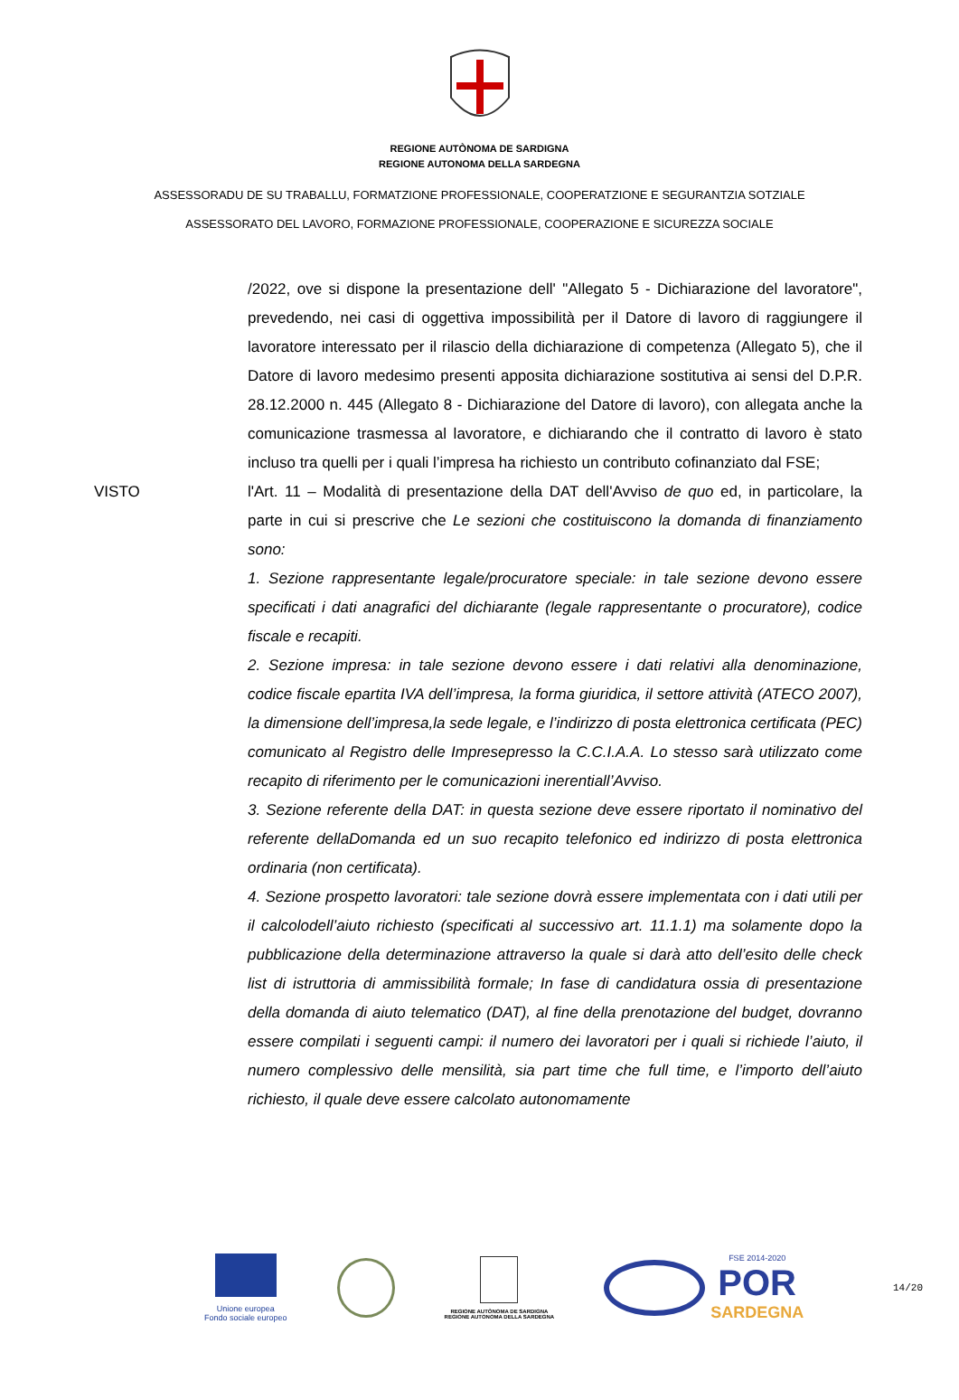REGIONE AUTÒNOMA DE SARDIGNA
REGIONE AUTONOMA DELLA SARDEGNA
ASSESSORADU DE SU TRABALLU, FORMATZIONE PROFESSIONALE, COOPERATZIONE E SEGURANTZIA SOTZIALE
ASSESSORATO DEL LAVORO, FORMAZIONE PROFESSIONALE, COOPERAZIONE E SICUREZZA SOCIALE
/2022, ove si dispone la presentazione dell' "Allegato 5 - Dichiarazione del lavoratore", prevedendo, nei casi di oggettiva impossibilità per il Datore di lavoro di raggiungere il lavoratore interessato per il rilascio della dichiarazione di competenza (Allegato 5), che il Datore di lavoro medesimo presenti apposita dichiarazione sostitutiva ai sensi del D.P.R. 28.12.2000 n. 445 (Allegato 8 - Dichiarazione del Datore di lavoro), con allegata anche la comunicazione trasmessa al lavoratore, e dichiarando che il contratto di lavoro è stato incluso tra quelli per i quali l’impresa ha richiesto un contributo cofinanziato dal FSE;
VISTO l'Art. 11 – Modalità di presentazione della DAT dell'Avviso de quo ed, in particolare, la parte in cui si prescrive che Le sezioni che costituiscono la domanda di finanziamento sono:
1. Sezione rappresentante legale/procuratore speciale: in tale sezione devono essere specificati i dati anagrafici del dichiarante (legale rappresentante o procuratore), codice fiscale e recapiti.
2. Sezione impresa: in tale sezione devono essere i dati relativi alla denominazione, codice fiscale epartita IVA dell’impresa, la forma giuridica, il settore attività (ATECO 2007), la dimensione dell’impresa,la sede legale, e l’indirizzo di posta elettronica certificata (PEC) comunicato al Registro delle Impresepresso la C.C.I.A.A. Lo stesso sarà utilizzato come recapito di riferimento per le comunicazioni inerentiall’Avviso.
3. Sezione referente della DAT: in questa sezione deve essere riportato il nominativo del referente dellaDomanda ed un suo recapito telefonico ed indirizzo di posta elettronica ordinaria (non certificata).
4. Sezione prospetto lavoratori: tale sezione dovrà essere implementata con i dati utili per il calcolodell’aiuto richiesto (specificati al successivo art. 11.1.1) ma solamente dopo la pubblicazione della determinazione attraverso la quale si darà atto dell’esito delle check list di istruttoria di ammissibilità formale; In fase di candidatura ossia di presentazione della domanda di aiuto telematico (DAT), al fine della prenotazione del budget, dovranno essere compilati i seguenti campi: il numero dei lavoratori per i quali si richiede l’aiuto, il numero complessivo delle mensilità, sia part time che full time, e l’importo dell’aiuto richiesto, il quale deve essere calcolato autonomamente
Unione europea
Fondo sociale europeo
REGIONE AUTÒNOMA DE SARDIGNA
REGIONE AUTONOMA DELLA SARDEGNA
FSE 2014-2020
POR
SARDEGNA
14/20